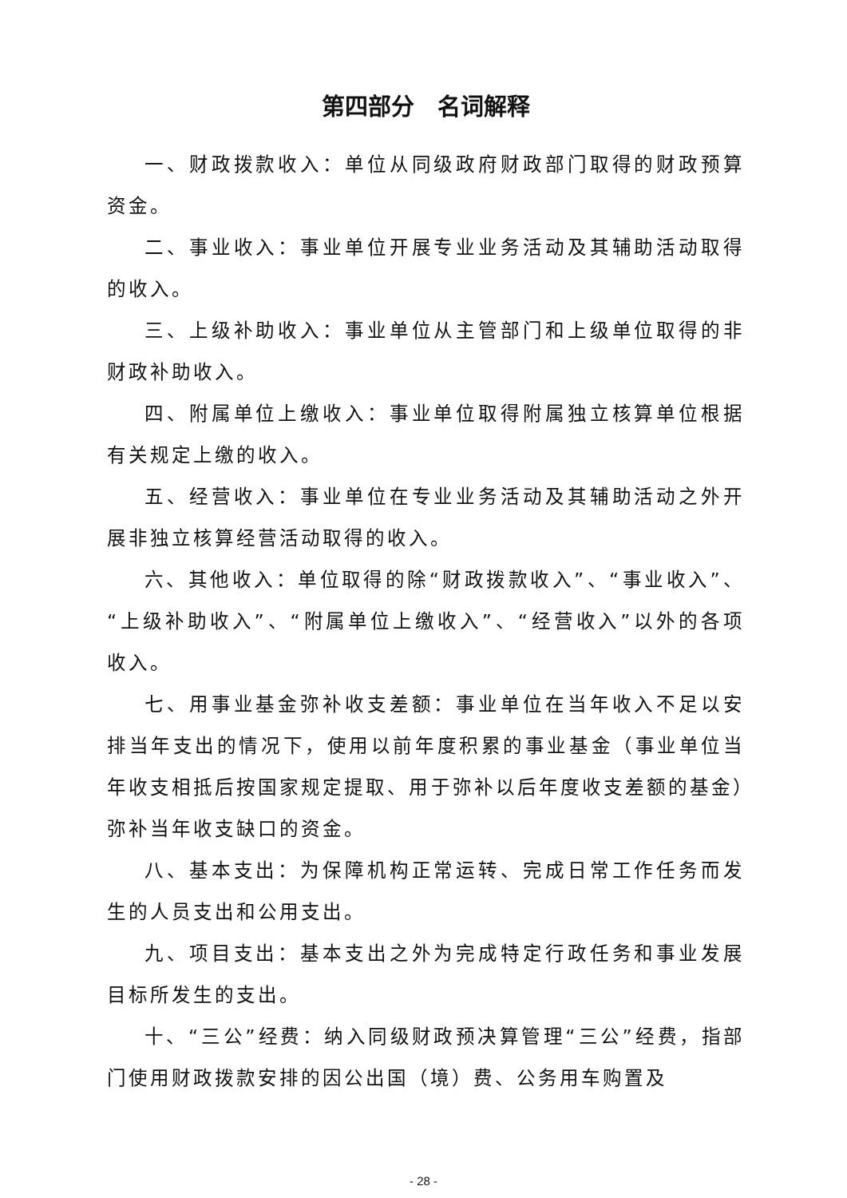第四部分　名词解释
一、财政拨款收入：单位从同级政府财政部门取得的财政预算资金。
二、事业收入：事业单位开展专业业务活动及其辅助活动取得的收入。
三、上级补助收入：事业单位从主管部门和上级单位取得的非财政补助收入。
四、附属单位上缴收入：事业单位取得附属独立核算单位根据有关规定上缴的收入。
五、经营收入：事业单位在专业业务活动及其辅助活动之外开展非独立核算经营活动取得的收入。
六、其他收入：单位取得的除“财政拨款收入”、“事业收入”、“上级补助收入”、“附属单位上缴收入”、“经营收入”以外的各项收入。
七、用事业基金弥补收支差额：事业单位在当年收入不足以安排当年支出的情况下，使用以前年度积累的事业基金（事业单位当年收支相抵后按国家规定提取、用于弥补以后年度收支差额的基金）弥补当年收支缺口的资金。
八、基本支出：为保障机构正常运转、完成日常工作任务而发生的人员支出和公用支出。
九、项目支出：基本支出之外为完成特定行政任务和事业发展目标所发生的支出。
十、“三公”经费：纳入同级财政预决算管理“三公”经费，指部门使用财政拨款安排的因公出国（境）费、公务用车购置及
- 28 -